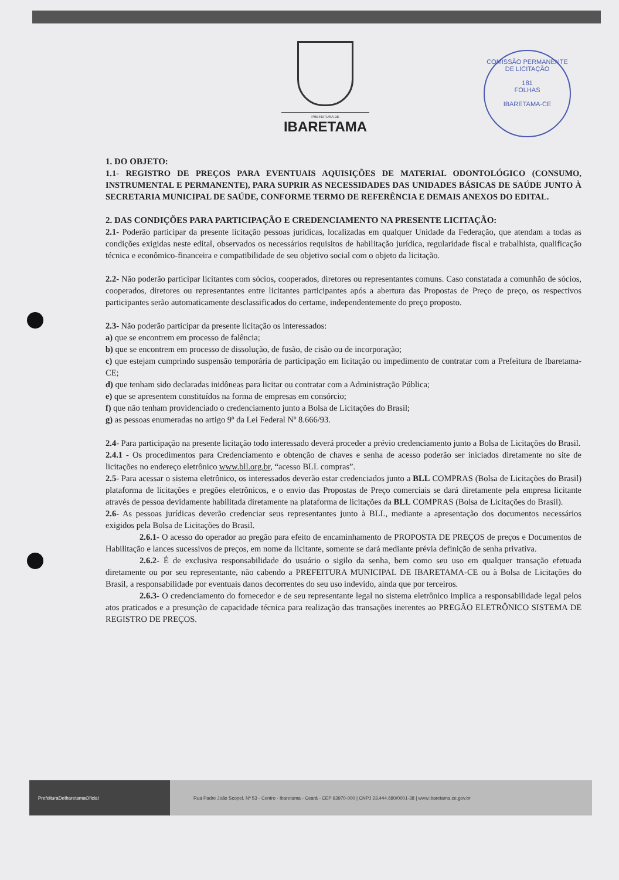PREFEITURA DE
IBARETAMA
COMISSÃO PERMANENTE DE LICITAÇÃO
181
FOLHAS
IBARETAMA-CE
1. DO OBJETO:
1.1- REGISTRO DE PREÇOS PARA EVENTUAIS AQUISIÇÕES DE MATERIAL ODONTOLÓGICO (CONSUMO, INSTRUMENTAL E PERMANENTE), PARA SUPRIR AS NECESSIDADES DAS UNIDADES BÁSICAS DE SAÚDE JUNTO À SECRETARIA MUNICIPAL DE SAÚDE, CONFORME TERMO DE REFERÊNCIA E DEMAIS ANEXOS DO EDITAL.
2. DAS CONDIÇÕES PARA PARTICIPAÇÃO E CREDENCIAMENTO NA PRESENTE LICITAÇÃO:
2.1- Poderão participar da presente licitação pessoas jurídicas, localizadas em qualquer Unidade da Federação, que atendam a todas as condições exigidas neste edital, observados os necessários requisitos de habilitação jurídica, regularidade fiscal e trabalhista, qualificação técnica e econômico-financeira e compatibilidade de seu objetivo social com o objeto da licitação.
2.2- Não poderão participar licitantes com sócios, cooperados, diretores ou representantes comuns. Caso constatada a comunhão de sócios, cooperados, diretores ou representantes entre licitantes participantes após a abertura das Propostas de Preço de preço, os respectivos participantes serão automaticamente desclassificados do certame, independentemente do preço proposto.
2.3- Não poderão participar da presente licitação os interessados:
a) que se encontrem em processo de falência;
b) que se encontrem em processo de dissolução, de fusão, de cisão ou de incorporação;
c) que estejam cumprindo suspensão temporária de participação em licitação ou impedimento de contratar com a Prefeitura de Ibaretama-CE;
d) que tenham sido declaradas inidôneas para licitar ou contratar com a Administração Pública;
e) que se apresentem constituídos na forma de empresas em consórcio;
f) que não tenham providenciado o credenciamento junto a Bolsa de Licitações do Brasil;
g) as pessoas enumeradas no artigo 9º da Lei Federal Nº 8.666/93.
2.4- Para participação na presente licitação todo interessado deverá proceder a prévio credenciamento junto a Bolsa de Licitações do Brasil.
2.4.1 - Os procedimentos para Credenciamento e obtenção de chaves e senha de acesso poderão ser iniciados diretamente no site de licitações no endereço eletrônico www.bll.org.br, “acesso BLL compras”.
2.5- Para acessar o sistema eletrônico, os interessados deverão estar credenciados junto a BLL COMPRAS (Bolsa de Licitações do Brasil) plataforma de licitações e pregões eletrônicos, e o envio das Propostas de Preço comerciais se dará diretamente pela empresa licitante através de pessoa devidamente habilitada diretamente na plataforma de licitações da BLL COMPRAS (Bolsa de Licitações do Brasil).
2.6- As pessoas jurídicas deverão credenciar seus representantes junto à BLL, mediante a apresentação dos documentos necessários exigidos pela Bolsa de Licitações do Brasil.
2.6.1- O acesso do operador ao pregão para efeito de encaminhamento de PROPOSTA DE PREÇOS de preços e Documentos de Habilitação e lances sucessivos de preços, em nome da licitante, somente se dará mediante prévia definição de senha privativa.
2.6.2- É de exclusiva responsabilidade do usuário o sigilo da senha, bem como seu uso em qualquer transação efetuada diretamente ou por seu representante, não cabendo a PREFEITURA MUNICIPAL DE IBARETAMA-CE ou à Bolsa de Licitações do Brasil, a responsabilidade por eventuais danos decorrentes do seu uso indevido, ainda que por terceiros.
2.6.3- O credenciamento do fornecedor e de seu representante legal no sistema eletrônico implica a responsabilidade legal pelos atos praticados e a presunção de capacidade técnica para realização das transações inerentes ao PREGÃO ELETRÔNICO SISTEMA DE REGISTRO DE PREÇOS.
PrefeituraDeIbaretamaOficial
Rua Padre João Scopel, Nº 53 - Centro - Ibaretama - Ceará - CEP 63970-000 | CNPJ 23.444.680/0001-38 | www.ibaretama.ce.gov.br